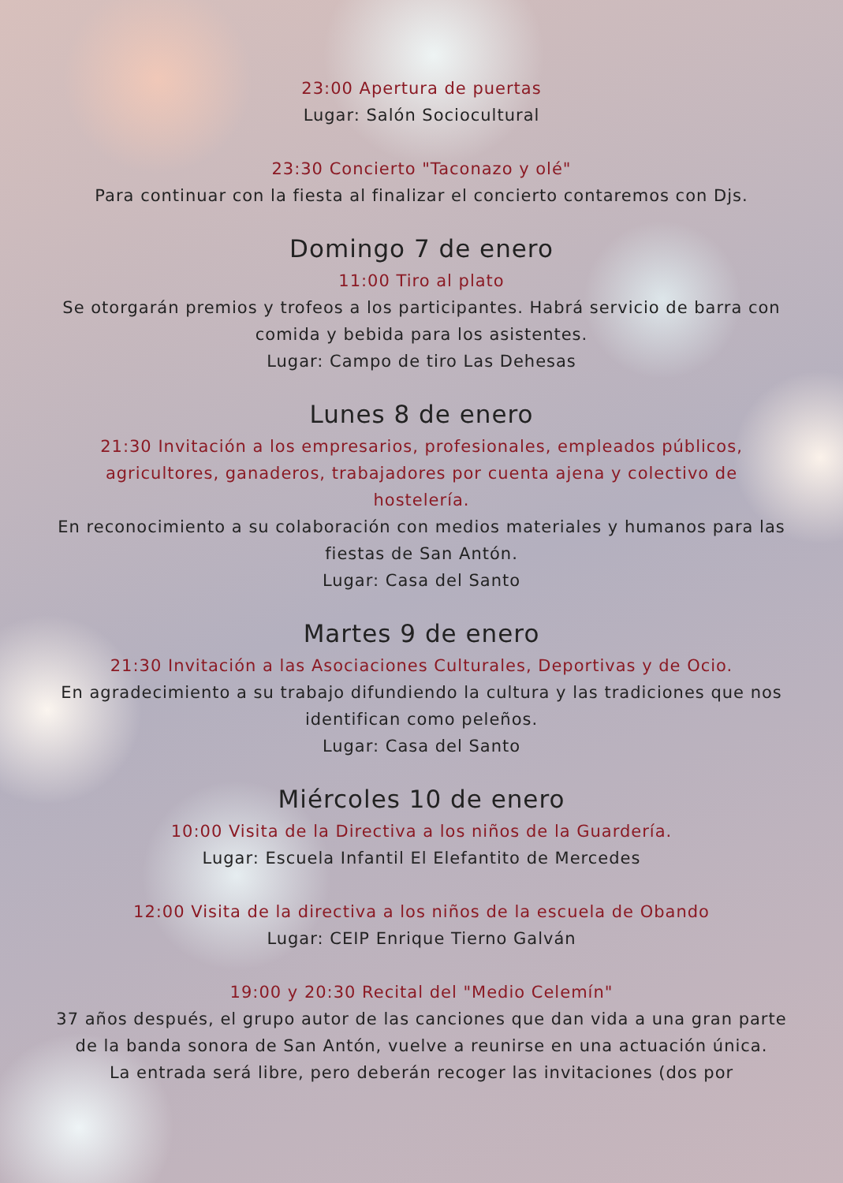23:00 Apertura de puertas
Lugar: Salón Sociocultural
23:30 Concierto "Taconazo y olé"
Para continuar con la fiesta al finalizar el concierto contaremos con Djs.
Domingo 7 de enero
11:00 Tiro al plato
Se otorgarán premios y trofeos a los participantes. Habrá servicio de barra con comida y bebida para los asistentes.
Lugar: Campo de tiro Las Dehesas
Lunes 8 de enero
21:30 Invitación a los empresarios, profesionales, empleados públicos, agricultores, ganaderos, trabajadores por cuenta ajena y colectivo de hostelería.
En reconocimiento a su colaboración con medios materiales y humanos para las fiestas de San Antón.
Lugar: Casa del Santo
Martes 9 de enero
21:30 Invitación a las Asociaciones Culturales, Deportivas y de Ocio.
En agradecimiento a su trabajo difundiendo la cultura y las tradiciones que nos identifican como peleños.
Lugar: Casa del Santo
Miércoles 10 de enero
10:00 Visita de la Directiva a los niños de la Guardería.
Lugar: Escuela Infantil El Elefantito de Mercedes
12:00 Visita de la directiva a los niños de la escuela de Obando
Lugar: CEIP Enrique Tierno Galván
19:00 y 20:30 Recital del "Medio Celemín"
37 años después, el grupo autor de las canciones que dan vida a una gran parte de la banda sonora de San Antón, vuelve a reunirse en una actuación única.
La entrada será libre, pero deberán recoger las invitaciones (dos por